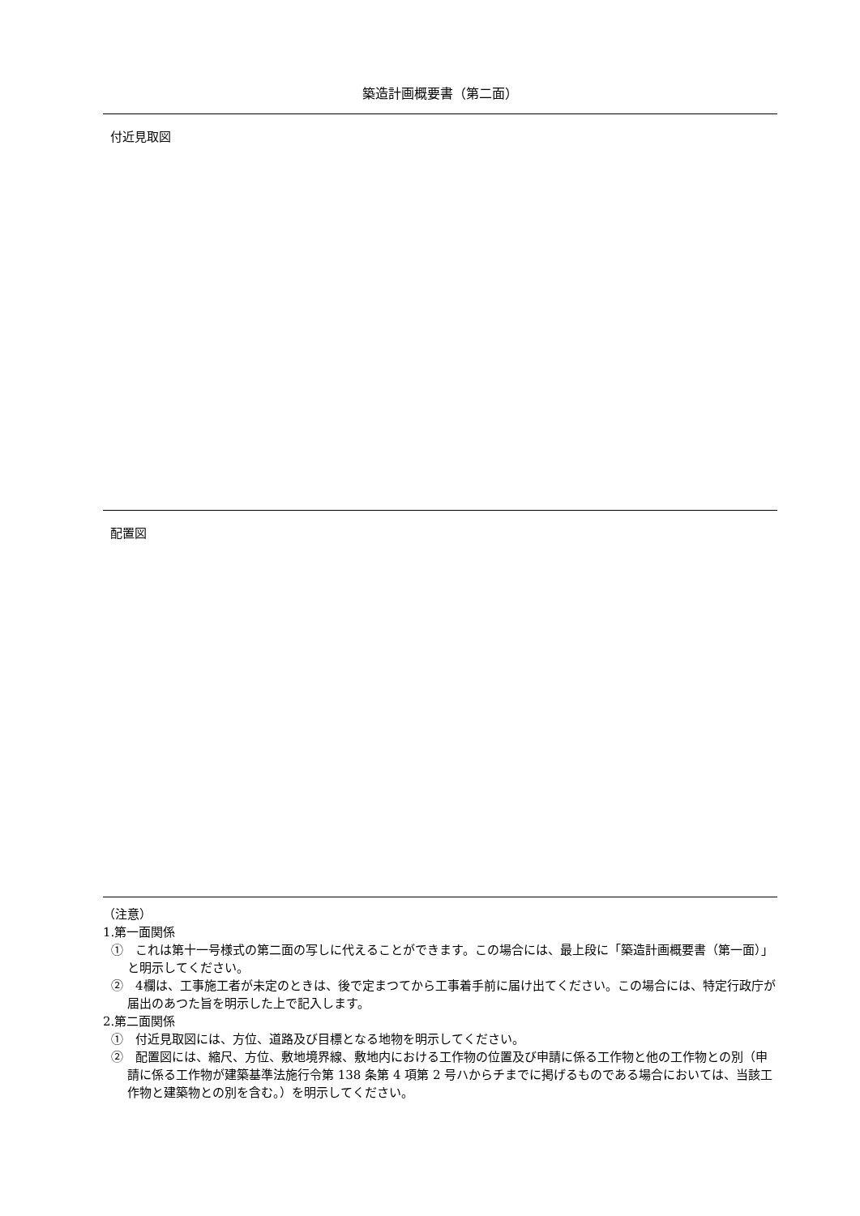築造計画概要書（第二面）
付近見取図
配置図
（注意）
1.第一面関係
①　これは第十一号様式の第二面の写しに代えることができます。この場合には、最上段に「築造計画概要書（第一面）」と明示してください。
②　4欄は、工事施工者が未定のときは、後で定まつてから工事着手前に届け出てください。この場合には、特定行政庁が届出のあつた旨を明示した上で記入します。
2.第二面関係
①　付近見取図には、方位、道路及び目標となる地物を明示してください。
②　配置図には、縮尺、方位、敷地境界線、敷地内における工作物の位置及び申請に係る工作物と他の工作物との別（申請に係る工作物が建築基準法施行令第 138 条第 4 項第 2 号ハからチまでに掲げるものである場合においては、当該工作物と建築物との別を含む。）を明示してください。